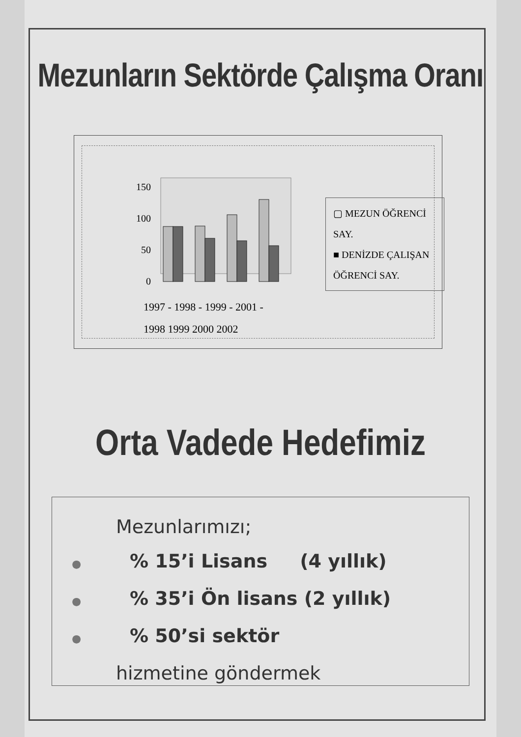Mezunların Sektörde Çalışma Oranı
150
100
50
0
▢ MEZUN ÖĞRENCİ SAY.
■ DENİZDE ÇALIŞAN ÖĞRENCİ SAY.
1997 - 1998 - 1999 - 2001 -
1998 1999 2000 2002
Orta Vadede Hedefimiz
Mezunlarımızı;
●% 15’i Lisans (4 yıllık)
●% 35’i Ön lisans (2 yıllık)
●% 50’si sektör
hizmetine göndermek